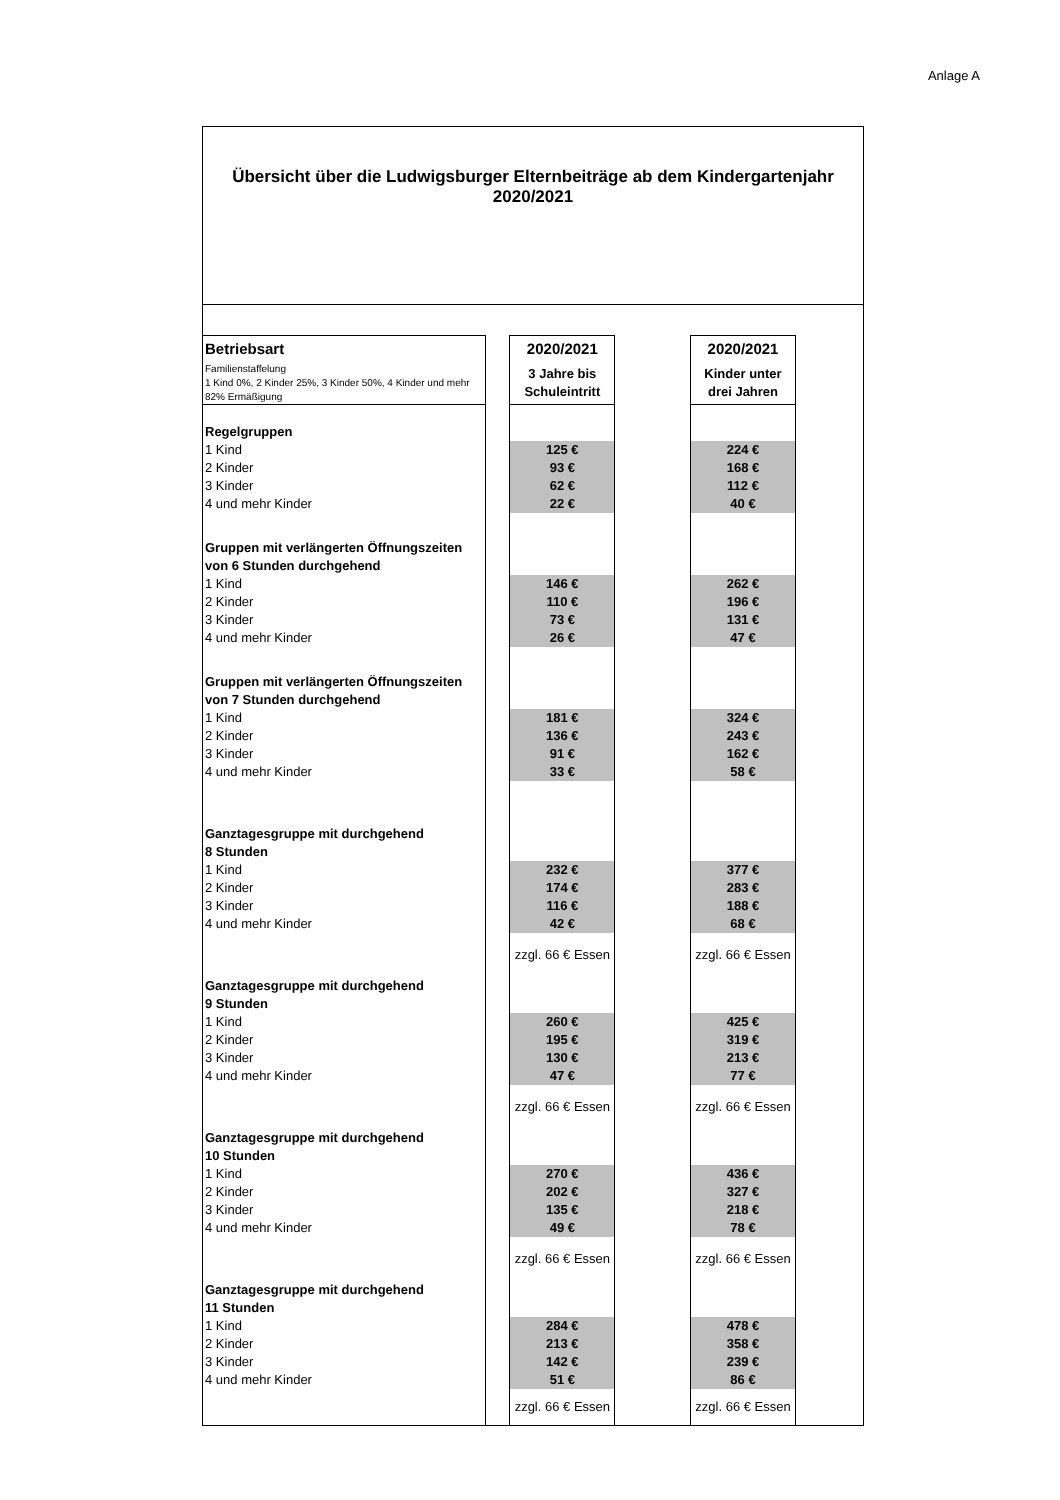Anlage A
Übersicht über die Ludwigsburger Elternbeiträge ab dem Kindergartenjahr
2020/2021
| Betriebsart | | 2020/2021 | | 2020/2021 | |
| Familienstaffelung 1 Kind 0%, 2 Kinder 25%, 3 Kinder 50%, 4 Kinder und mehr 82% Ermäßigung | | 3 Jahre bis Schuleintritt | | Kinder unter drei Jahren | |
| Regelgruppen | | | | | |
| 1 Kind | | 125 € | | 224 € | |
| 2 Kinder | | 93 € | | 168 € | |
| 3 Kinder | | 62 € | | 112 € | |
| 4 und mehr Kinder | | 22 € | | 40 € | |
| Gruppen mit verlängerten Öffnungszeiten von 6 Stunden durchgehend | | | | | |
| 1 Kind | | 146 € | | 262 € | |
| 2 Kinder | | 110 € | | 196 € | |
| 3 Kinder | | 73 € | | 131 € | |
| 4 und mehr Kinder | | 26 € | | 47 € | |
| Gruppen mit verlängerten Öffnungszeiten von 7 Stunden durchgehend | | | | | |
| 1 Kind | | 181 € | | 324 € | |
| 2 Kinder | | 136 € | | 243 € | |
| 3 Kinder | | 91 € | | 162 € | |
| 4 und mehr Kinder | | 33 € | | 58 € | |
| Ganztagesgruppe mit durchgehend 8 Stunden | | | | | |
| 1 Kind | | 232 € | | 377 € | |
| 2 Kinder | | 174 € | | 283 € | |
| 3 Kinder | | 116 € | | 188 € | |
| 4 und mehr Kinder | | 42 € | | 68 € | |
| | | zzgl. 66 € Essen | | zzgl. 66 € Essen | |
| Ganztagesgruppe mit durchgehend 9 Stunden | | | | | |
| 1 Kind | | 260 € | | 425 € | |
| 2 Kinder | | 195 € | | 319 € | |
| 3 Kinder | | 130 € | | 213 € | |
| 4 und mehr Kinder | | 47 € | | 77 € | |
| | | zzgl. 66 € Essen | | zzgl. 66 € Essen | |
| Ganztagesgruppe mit durchgehend 10 Stunden | | | | | |
| 1 Kind | | 270 € | | 436 € | |
| 2 Kinder | | 202 € | | 327 € | |
| 3 Kinder | | 135 € | | 218 € | |
| 4 und mehr Kinder | | 49 € | | 78 € | |
| | | zzgl. 66 € Essen | | zzgl. 66 € Essen | |
| Ganztagesgruppe mit durchgehend 11 Stunden | | | | | |
| 1 Kind | | 284 € | | 478 € | |
| 2 Kinder | | 213 € | | 358 € | |
| 3 Kinder | | 142 € | | 239 € | |
| 4 und mehr Kinder | | 51 € | | 86 € | |
| | | zzgl. 66 € Essen | | zzgl. 66 € Essen | |